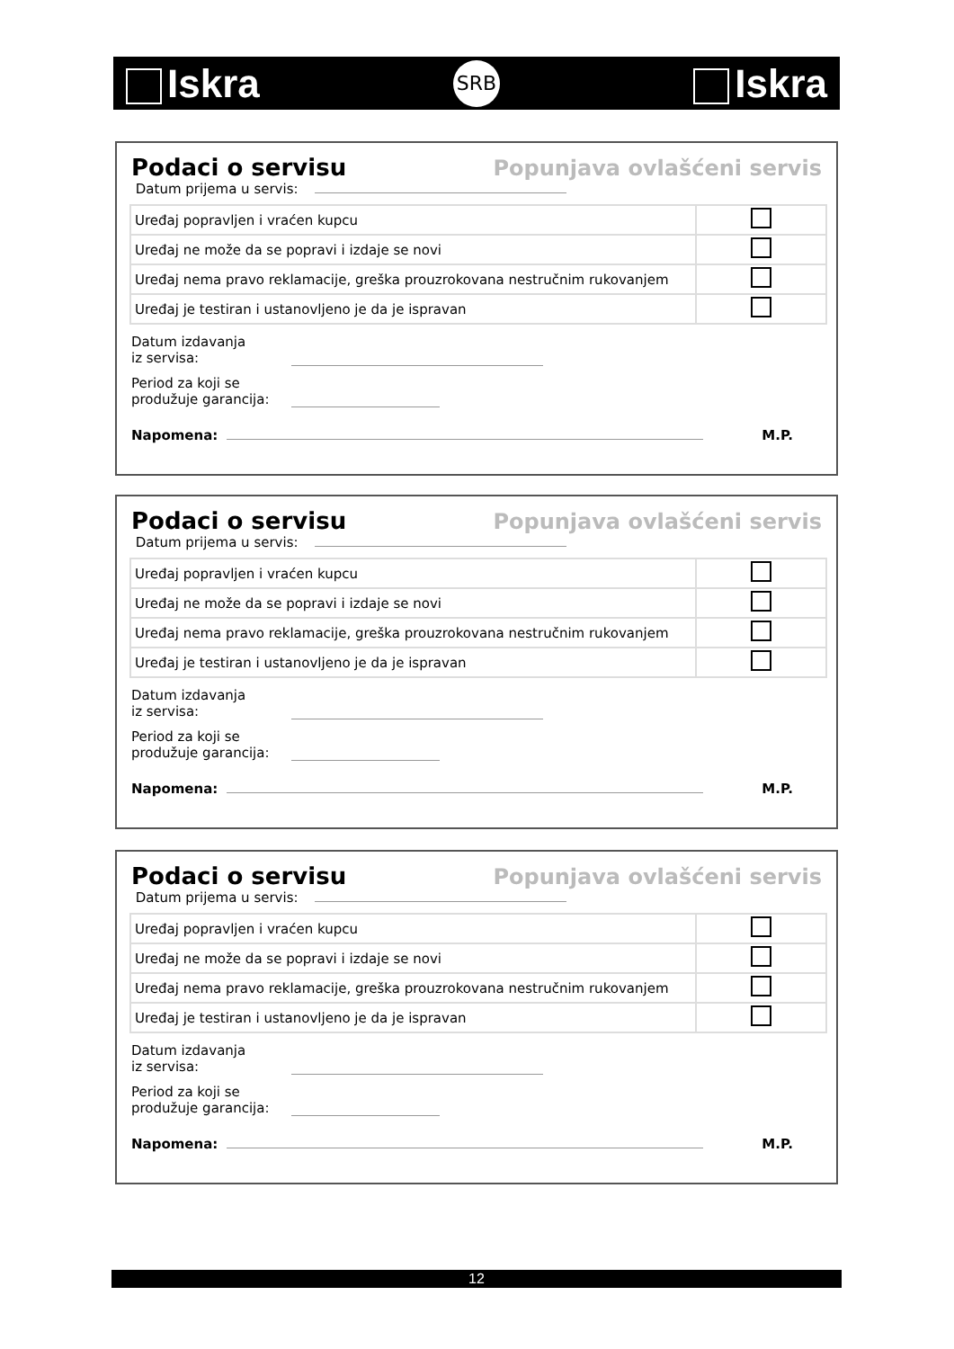Iskra
SRB
Iskra
Podaci o servisu Popunjava ovlašćeni servis
Datum prijema u servis:
| Uređaj popravljen i vraćen kupcu | |
| Uređaj ne može da se popravi i izdaje se novi | |
| Uređaj nema pravo reklamacije, greška prouzrokovana nestručnim rukovanjem | |
| Uređaj je testiran i ustanovljeno je da je ispravan | |
Datum izdavanja
iz servisa:
Period za koji se
produžuje garancija:
Napomena: M.P.
Podaci o servisu Popunjava ovlašćeni servis
Datum prijema u servis:
| Uređaj popravljen i vraćen kupcu | |
| Uređaj ne može da se popravi i izdaje se novi | |
| Uređaj nema pravo reklamacije, greška prouzrokovana nestručnim rukovanjem | |
| Uređaj je testiran i ustanovljeno je da je ispravan | |
Datum izdavanja
iz servisa:
Period za koji se
produžuje garancija:
Napomena: M.P.
Podaci o servisu Popunjava ovlašćeni servis
Datum prijema u servis:
| Uređaj popravljen i vraćen kupcu | |
| Uređaj ne može da se popravi i izdaje se novi | |
| Uređaj nema pravo reklamacije, greška prouzrokovana nestručnim rukovanjem | |
| Uređaj je testiran i ustanovljeno je da je ispravan | |
Datum izdavanja
iz servisa:
Period za koji se
produžuje garancija:
Napomena: M.P.
12